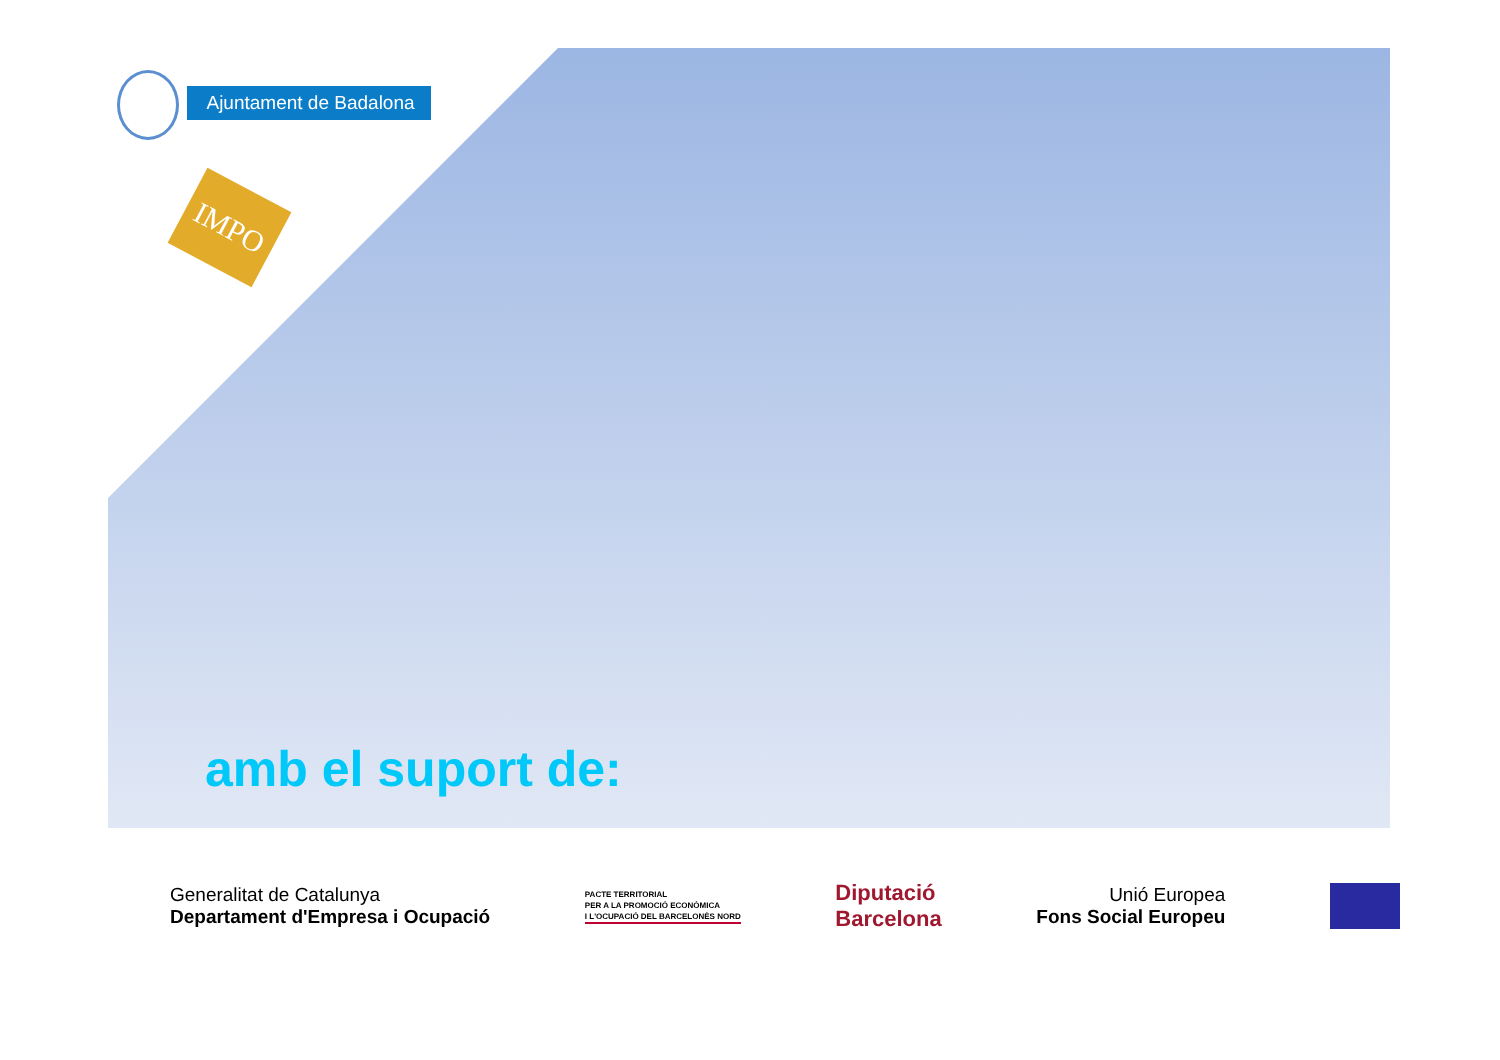Ajuntament de Badalona
IMPO
amb el suport de:
Generalitat de Catalunya
Departament d'Empresa i Ocupació
PACTE TERRITORIAL
PER A LA PROMOCIÓ ECONÒMICA
I L'OCUPACIÓ DEL BARCELONÈS NORD
Diputació
Barcelona
Unió Europea
Fons Social Europeu